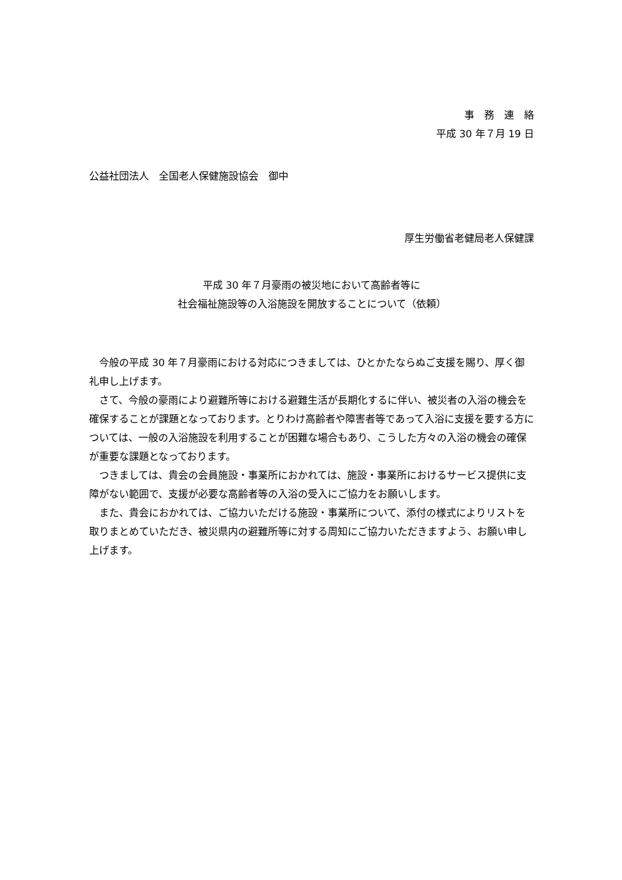事　務　連　絡
平成 30 年７月 19 日
公益社団法人　全国老人保健施設協会　御中
厚生労働省老健局老人保健課
平成 30 年７月豪雨の被災地において高齢者等に
社会福祉施設等の入浴施設を開放することについて（依頼）
今般の平成 30 年７月豪雨における対応につきましては、ひとかたならぬご支援を賜り、厚く御礼申し上げます。
さて、今般の豪雨により避難所等における避難生活が長期化するに伴い、被災者の入浴の機会を確保することが課題となっております。とりわけ高齢者や障害者等であって入浴に支援を要する方については、一般の入浴施設を利用することが困難な場合もあり、こうした方々の入浴の機会の確保が重要な課題となっております。
つきましては、貴会の会員施設・事業所におかれては、施設・事業所におけるサービス提供に支障がない範囲で、支援が必要な高齢者等の入浴の受入にご協力をお願いします。
また、貴会におかれては、ご協力いただける施設・事業所について、添付の様式によりリストを取りまとめていただき、被災県内の避難所等に対する周知にご協力いただきますよう、お願い申し上げます。